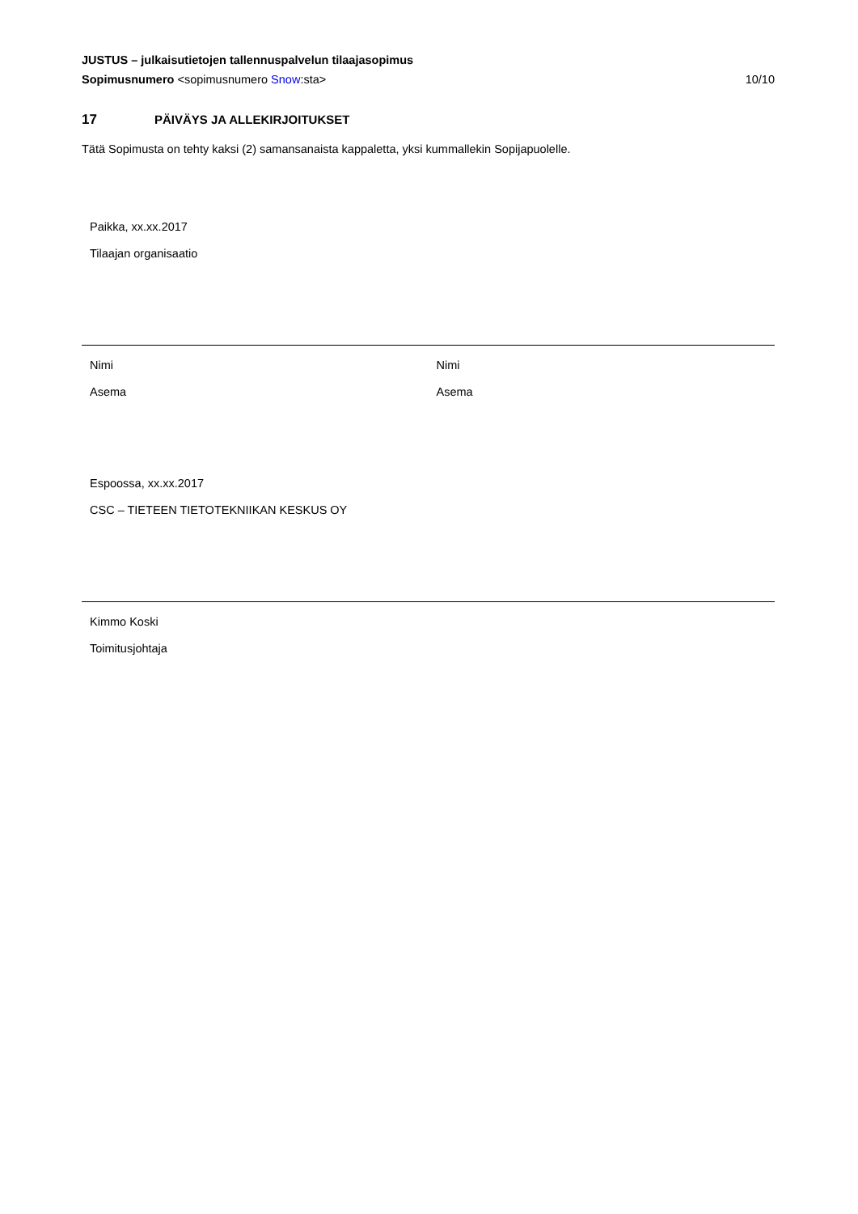JUSTUS – julkaisutietojen tallennuspalvelun tilaajasopimus
Sopimusnumero <sopimusnumero Snow:sta> 10/10
17 PÄIVÄYS JA ALLEKIRJOITUKSET
Tätä Sopimusta on tehty kaksi (2) samansanaista kappaletta, yksi kummallekin Sopijapuolelle.
Paikka, xx.xx.2017
Tilaajan organisaatio
Nimi
Asema
Nimi
Asema
Espoossa, xx.xx.2017
CSC – TIETEEN TIETOTEKNIIKAN KESKUS OY
Kimmo Koski
Toimitusjohtaja